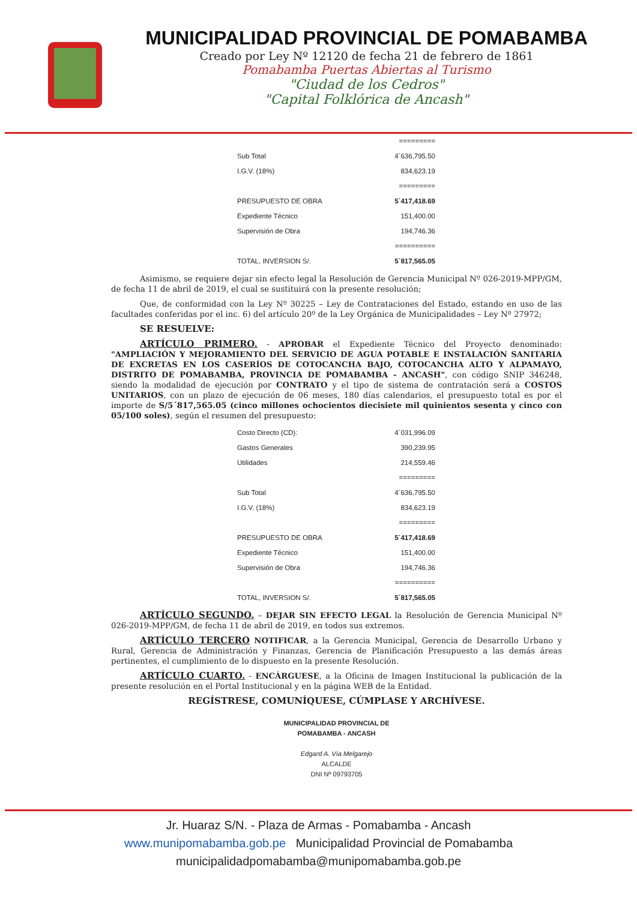MUNICIPALIDAD PROVINCIAL DE POMABAMBA
Creado por Ley Nº 12120 de fecha 21 de febrero de 1861
Pomabamba Puertas Abiertas al Turismo
"Ciudad de los Cedros"
"Capital Folklórica de Ancash"
| | ========= |
| Sub Total | 4´636,795.50 |
| I.G.V. (18%) | 834,623.19 |
| | ========= |
| PRESUPUESTO DE OBRA | 5´417,418.69 |
| Expediente Técnico | 151,400.00 |
| Supervisión de Obra | 194,746.36 |
| | ========== |
| TOTAL, INVERSION S/. | 5´817,565.05 |
Asimismo, se requiere dejar sin efecto legal la Resolución de Gerencia Municipal Nº 026-2019-MPP/GM, de fecha 11 de abril de 2019, el cual se sustituirá con la presente resolución;
Que, de conformidad con la Ley Nº 30225 – Ley de Contrataciones del Estado, estando en uso de las facultades conferidas por el inc. 6) del artículo 20º de la Ley Orgánica de Municipalidades – Ley Nº 27972;
SE RESUELVE:
ARTÍCULO PRIMERO. - APROBAR el Expediente Técnico del Proyecto denominado: "AMPLIACIÓN Y MEJORAMIENTO DEL SERVICIO DE AGUA POTABLE E INSTALACIÓN SANITARIA DE EXCRETAS EN LOS CASERÍOS DE COTOCANCHA BAJO, COTOCANCHA ALTO Y ALPAMAYO, DISTRITO DE POMABAMBA, PROVINCIA DE POMABAMBA - ANCASH", con código SNIP 346248, siendo la modalidad de ejecución por CONTRATO y el tipo de sistema de contratación será a COSTOS UNITARIOS, con un plazo de ejecución de 06 meses, 180 días calendarios, el presupuesto total es por el importe de S/5´817,565.05 (cinco millones ochocientos diecisiete mil quinientos sesenta y cinco con 05/100 soles), según el resumen del presupuesto:
| Costo Directo (CD): | 4´031,996.09 |
| Gastos Generales | 390,239.95 |
| Utilidades | 214,559.46 |
| | ========= |
| Sub Total | 4´636,795.50 |
| I.G.V. (18%) | 834,623.19 |
| | ========= |
| PRESUPUESTO DE OBRA | 5´417,418.69 |
| Expediente Técnico | 151,400.00 |
| Supervisión de Obra | 194,746.36 |
| | ========== |
| TOTAL, INVERSION S/. | 5´817,565.05 |
ARTÍCULO SEGUNDO. – DEJAR SIN EFECTO LEGAL la Resolución de Gerencia Municipal Nº 026-2019-MPP/GM, de fecha 11 de abril de 2019, en todos sus extremos.
ARTÍCULO TERCERO NOTIFICAR, a la Gerencia Municipal, Gerencia de Desarrollo Urbano y Rural, Gerencia de Administración y Finanzas, Gerencia de Planificación Presupuesto a las demás áreas pertinentes, el cumplimiento de lo dispuesto en la presente Resolución.
ARTÍCULO CUARTO. - ENCÁRGUESE, a la Oficina de Imagen Institucional la publicación de la presente resolución en el Portal Institucional y en la página WEB de la Entidad.
REGÍSTRESE, COMUNÍQUESE, CÚMPLASE Y ARCHÍVESE.
MUNICIPALIDAD PROVINCIAL DE
POMABAMBA - ANCASH
Edgard A. Vía Melgarejo
ALCALDE
DNI Nº 09793705
Jr. Huaraz S/N. - Plaza de Armas - Pomabamba - Ancash
www.munipomabamba.gob.pe Municipalidad Provincial de Pomabamba
municipalidadpomabamba@munipomabamba.gob.pe